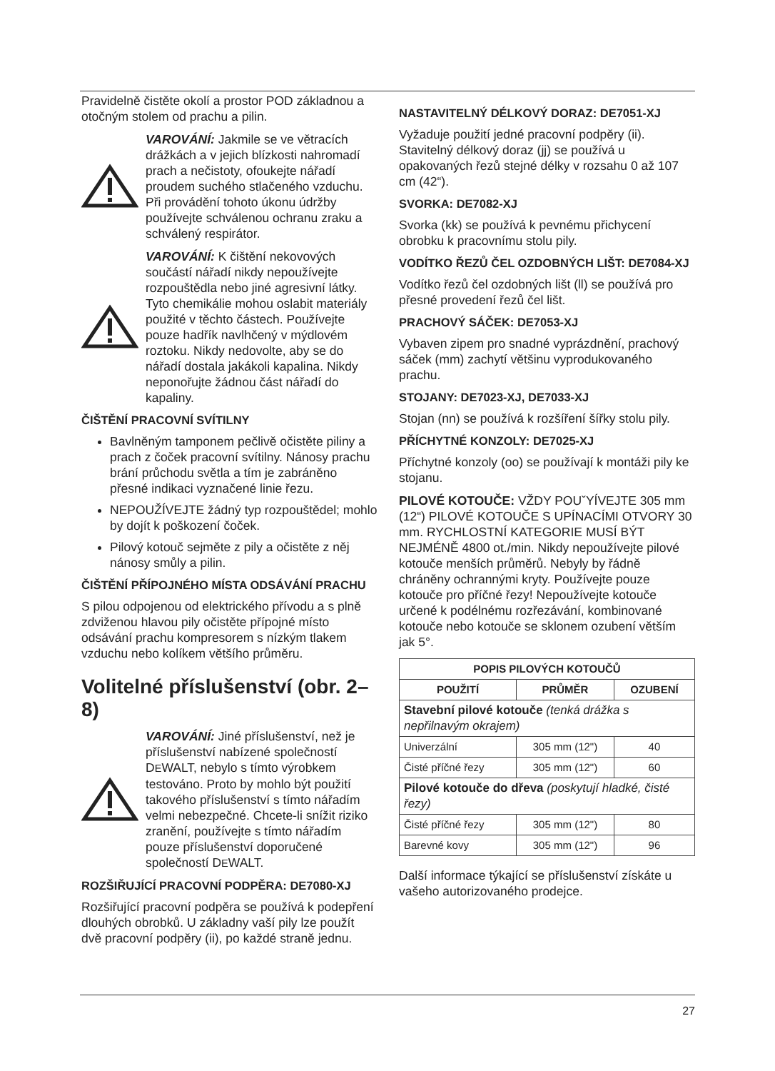Pravidelně čistěte okolí a prostor POD základnou a otočným stolem od prachu a pilin.
VAROVÁNÍ: Jakmile se ve větracích drážkách a v jejich blízkosti nahromadí prach a nečistoty, ofoukejte nářadí proudem suchého stlačeného vzduchu. Při provádění tohoto úkonu údržby používejte schválenou ochranu zraku a schválený respirátor.
VAROVÁNÍ: K čištění nekovových součástí nářadí nikdy nepoužívejte rozpouštědla nebo jiné agresivní látky. Tyto chemikálie mohou oslabit materiály použité v těchto částech. Používejte pouze hadřík navlhčený v mýdlovém roztoku. Nikdy nedovolte, aby se do nářadí dostala jakákoli kapalina. Nikdy neponořujte žádnou část nářadí do kapaliny.
ČIŠTĚNÍ PRACOVNÍ SVÍTILNY
Bavlněným tamponem pečlivě očistěte piliny a prach z čoček pracovní svítilny. Nánosy prachu brání průchodu světla a tím je zabráněno přesné indikaci vyznačené linie řezu.
NEPOUŽÍVEJTE žádný typ rozpouštědel; mohlo by dojít k poškození čoček.
Pilový kotouč sejměte z pily a očistěte z něj nánosy smůly a pilin.
ČIŠTĚNÍ PŘÍPOJNÉHO MÍSTA ODSÁVÁNÍ PRACHU
S pilou odpojenou od elektrického přívodu a s plně zdviženou hlavou pily očistěte přípojné místo odsávání prachu kompresorem s nízkým tlakem vzduchu nebo kolíkem většího průměru.
Volitelné příslušenství (obr. 2–8)
VAROVÁNÍ: Jiné příslušenství, než je příslušenství nabízené společností DEWALT, nebylo s tímto výrobkem testováno. Proto by mohlo být použití takového příslušenství s tímto nářadím velmi nebezpečné. Chcete-li snížit riziko zranění, používejte s tímto nářadím pouze příslušenství doporučené společností DEWALT.
ROZŠIŘUJÍCÍ PRACOVNÍ PODPĚRA: DE7080-XJ
Rozšiřující pracovní podpěra se používá k podepření dlouhých obrobků. U základny vaší pily lze použít dvě pracovní podpěry (ii), po každé straně jednu.
NASTAVITELNÝ DÉLKOVÝ DORAZ: DE7051-XJ
Vyžaduje použití jedné pracovní podpěry (ii). Stavitelný délkový doraz (jj) se používá u opakovaných řezů stejné délky v rozsahu 0 až 107 cm (42“).
SVORKA: DE7082-XJ
Svorka (kk) se používá k pevnému přichycení obrobku k pracovnímu stolu pily.
VODÍTKO ŘEZŮ ČEL OZDOBNÝCH LIŠT: DE7084-XJ
Vodítko řezů čel ozdobných lišt (ll) se používá pro přesné provedení řezů čel lišt.
PRACHOVÝ SÁČEK: DE7053-XJ
Vybaven zipem pro snadné vyprázdnění, prachový sáček (mm) zachytí většinu vyprodukovaného prachu.
STOJANY: DE7023-XJ, DE7033-XJ
Stojan (nn) se používá k rozšíření šířky stolu pily.
PŘÍCHYTNÉ KONZOLY: DE7025-XJ
Příchytné konzoly (oo) se používají k montáži pily ke stojanu.
PILOVÉ KOTOUČE: VŽDY POUˇYÍVEJTE 305 mm (12“) PILOVÉ KOTOUČE S UPÍNACÍMI OTVORY 30 mm. RYCHLOSTNÍ KATEGORIE MUSÍ BÝT NEJMÉNĚ 4800 ot./min. Nikdy nepoužívejte pilové kotouče menších průměrů. Nebyly by řádně chráněny ochrannými kryty. Používejte pouze kotouče pro příčné řezy! Nepoužívejte kotouče určené k podélnému rozřezávání, kombinované kotouče nebo kotouče se sklonem ozubení větším jak 5°.
| POPIS PILOVÝCH KOTOUČŮ | | |
| --- | --- | --- |
| POUŽITÍ | PRŮMĚR | OZUBENÍ |
| Stavební pilové kotouče (tenká drážka s nepřilnavým okrajem) | | |
| Univerzální | 305 mm (12") | 40 |
| Čisté příčné řezy | 305 mm (12") | 60 |
| Pilové kotouče do dřeva (poskytují hladké, čisté řezy) | | |
| Čisté příčné řezy | 305 mm (12") | 80 |
| Barevné kovy | 305 mm (12") | 96 |
Další informace týkající se příslušenství získáte u vašeho autorizovaného prodejce.
27